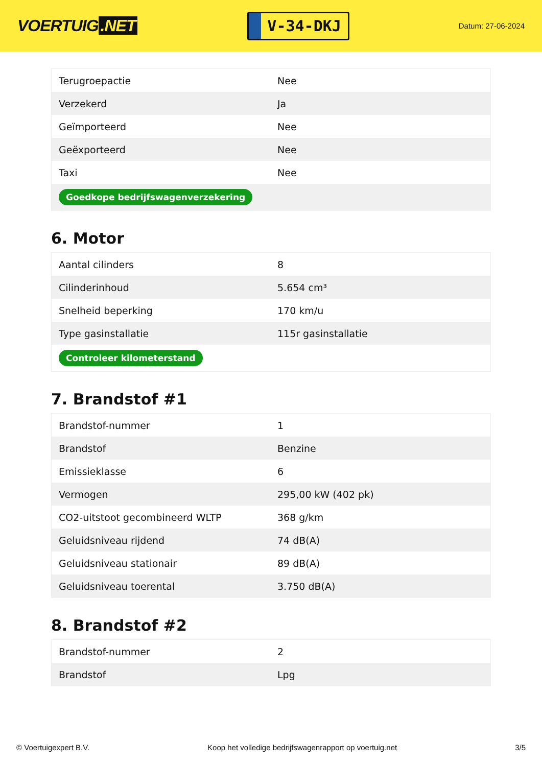VOERTUIG.NET
V-34-DKJ
Datum: 27-06-2024
| Terugroepactie | Nee |
| Verzekerd | Ja |
| Geïmporteerd | Nee |
| Geëxporteerd | Nee |
| Taxi | Nee |
| Goedkope bedrijfswagenverzekering | |
6. Motor
| Aantal cilinders | 8 |
| Cilinderinhoud | 5.654 cm³ |
| Snelheid beperking | 170 km/u |
| Type gasinstallatie | 115r gasinstallatie |
| Controleer kilometerstand | |
7. Brandstof #1
| Brandstof-nummer | 1 |
| Brandstof | Benzine |
| Emissieklasse | 6 |
| Vermogen | 295,00 kW (402 pk) |
| CO2-uitstoot gecombineerd WLTP | 368 g/km |
| Geluidsniveau rijdend | 74 dB(A) |
| Geluidsniveau stationair | 89 dB(A) |
| Geluidsniveau toerental | 3.750 dB(A) |
8. Brandstof #2
| Brandstof-nummer | 2 |
| Brandstof | Lpg |
© Voertuigexpert B.V. Koop het volledige bedrijfswagenrapport op voertuig.net 3/5